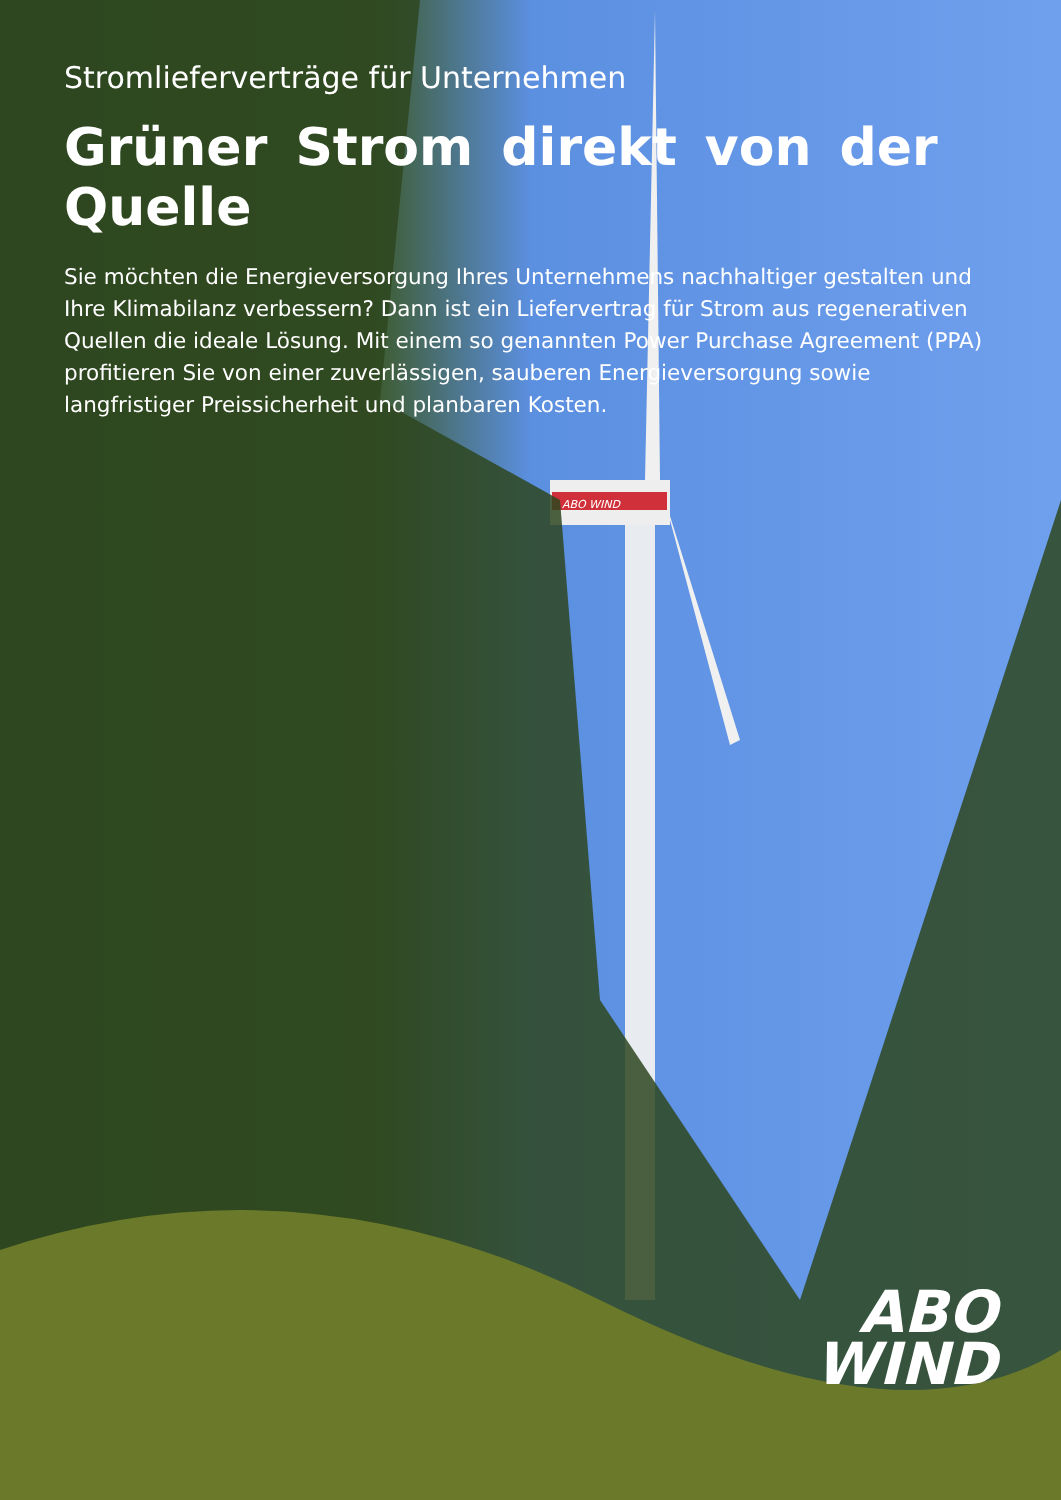ABO WIND
Stromlieferverträge für Unternehmen
Grüner Strom direkt von der Quelle
Sie möchten die Energieversorgung Ihres Unternehmens nachhaltiger gestalten und Ihre Klimabilanz verbessern? Dann ist ein Liefervertrag für Strom aus regenerativen Quellen die ideale Lösung. Mit einem so genannten Power Purchase Agreement (PPA) profitieren Sie von einer zuverlässigen, sauberen Energieversorgung sowie langfristiger Preissicherheit und planbaren Kosten.
ABO
WIND